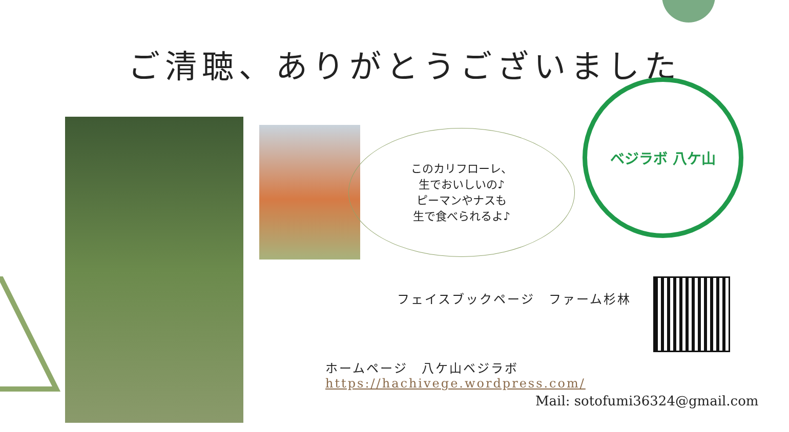ご清聴、ありがとうございました
このカリフローレ、
生でおいしいの♪
ピーマンやナスも
生で食べられるよ♪
ベジラボ 八ケ山
フェイスブックページ　ファーム杉林
ホームページ　八ケ山ベジラボhttps://hachivege.wordpress.com/
Mail: sotofumi36324@gmail.com